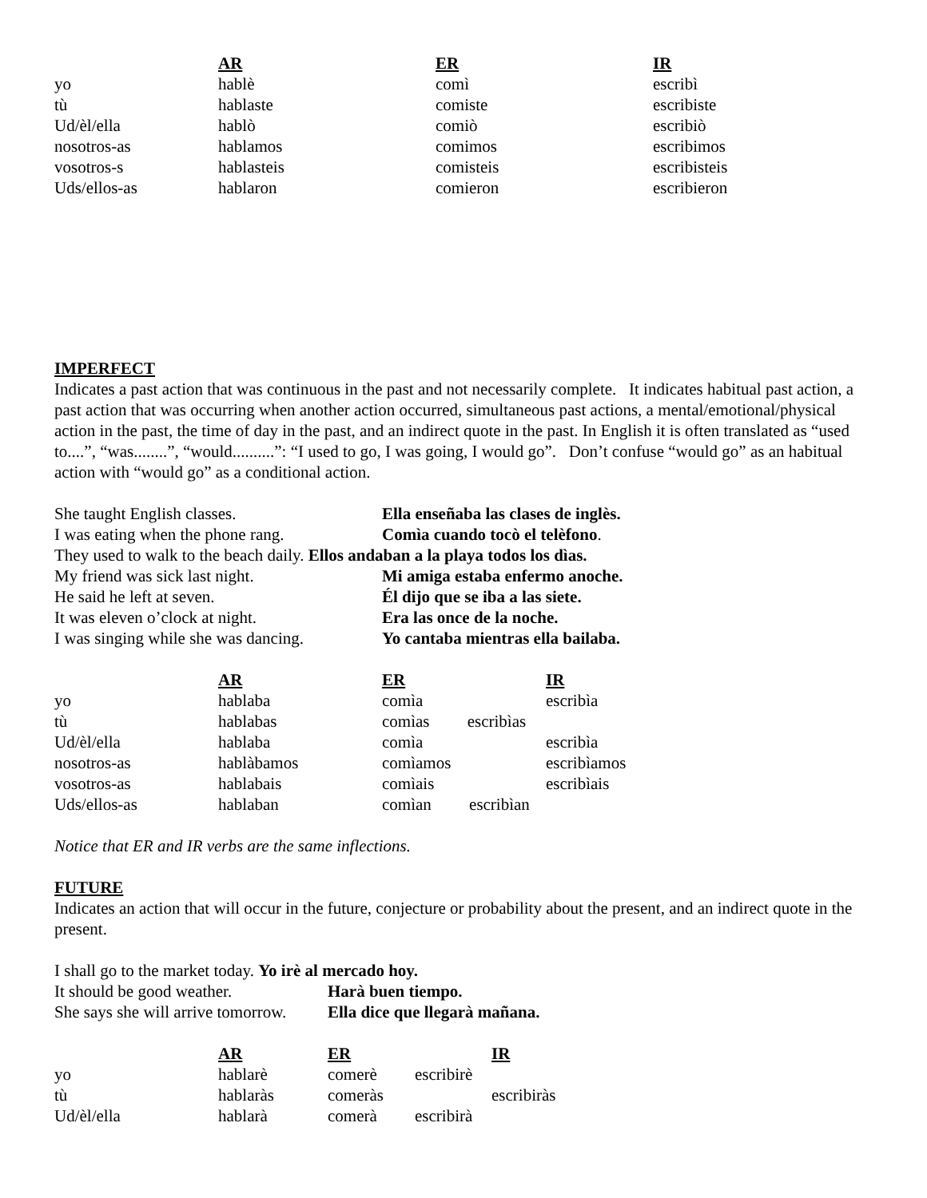| | AR | ER | IR |
| --- | --- | --- | --- |
| yo | hablè | comì | escribì |
| tù | hablaste | comiste | escribiste |
| Ud/èl/ella | hablò | comiò | escribiò |
| nosotros-as | hablamos | comimos | escribimos |
| vosotros-s | hablasteis | comisteis | escribisteis |
| Uds/ellos-as | hablaron | comieron | escribieron |
IMPERFECT
Indicates a past action that was continuous in the past and not necessarily complete. It indicates habitual past action, a past action that was occurring when another action occurred, simultaneous past actions, a mental/emotional/physical action in the past, the time of day in the past, and an indirect quote in the past. In English it is often translated as “used to....”, “was........”, “would..........”: “I used to go, I was going, I would go”. Don’t confuse “would go” as an habitual action with “would go” as a conditional action.
| She taught English classes. | Ella enseñaba las clases de inglès. |
| I was eating when the phone rang. | Comìa cuando tocò el telèfono . |
| They used to walk to the beach daily. Ellos andaban a la playa todos los dìas. | |
| My friend was sick last night. | Mi amiga estaba enfermo anoche. |
| He said he left at seven. | Él dijo que se iba a las siete. |
| It was eleven o’clock at night. | Era las once de la noche. |
| I was singing while she was dancing. | Yo cantaba mientras ella bailaba. |
| | AR | ER | IR |
| --- | --- | --- | --- |
| yo | hablaba | comìa | escribìa |
| tù | hablabas | comìas escribìas | |
| Ud/èl/ella | hablaba | comìa | escribìa |
| nosotros-as | hablàbamos | comìamos | escribìamos |
| vosotros-as | hablabais | comìais | escribìais |
| Uds/ellos-as | hablaban | comìan escribìan | |
Notice that ER and IR verbs are the same inflections.
FUTURE
Indicates an action that will occur in the future, conjecture or probability about the present, and an indirect quote in the present.
| I shall go to the market today. Yo irè al mercado hoy. | |
| It should be good weather. | Harà buen tiempo. |
| She says she will arrive tomorrow. | Ella dice que llegarà mañana. |
| | AR | ER | IR |
| --- | --- | --- | --- |
| yo | hablarè | comerè escribirè | |
| tù | hablaràs | comeràs | escribiràs |
| Ud/èl/ella | hablarà | comerà escribirà | |